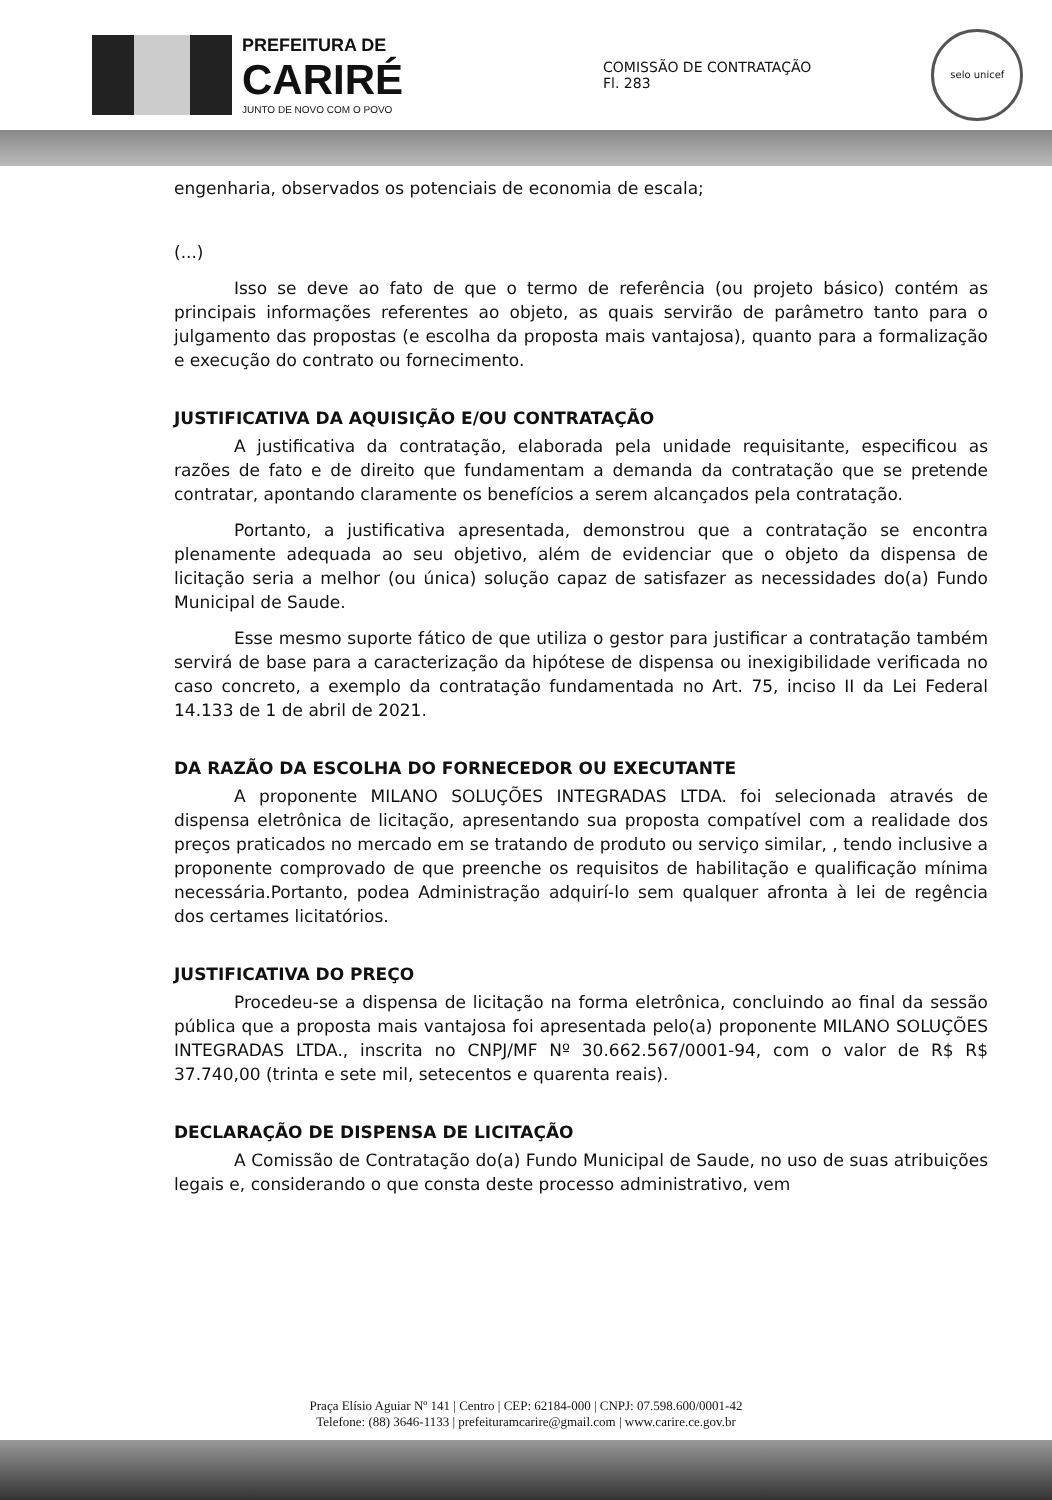PREFEITURA DE
CARIRÉ
JUNTO DE NOVO COM O POVO
COMISSÃO DE CONTRATAÇÃO
Fl. 283
selo unicef
engenharia, observados os potenciais de economia de escala;
(...)
Isso se deve ao fato de que o termo de referência (ou projeto básico) contém as principais informações referentes ao objeto, as quais servirão de parâmetro tanto para o julgamento das propostas (e escolha da proposta mais vantajosa), quanto para a formalização e execução do contrato ou fornecimento.
JUSTIFICATIVA DA AQUISIÇÃO E/OU CONTRATAÇÃO
A justificativa da contratação, elaborada pela unidade requisitante, especificou as razões de fato e de direito que fundamentam a demanda da contratação que se pretende contratar, apontando claramente os benefícios a serem alcançados pela contratação.
Portanto, a justificativa apresentada, demonstrou que a contratação se encontra plenamente adequada ao seu objetivo, além de evidenciar que o objeto da dispensa de licitação seria a melhor (ou única) solução capaz de satisfazer as necessidades do(a) Fundo Municipal de Saude.
Esse mesmo suporte fático de que utiliza o gestor para justificar a contratação também servirá de base para a caracterização da hipótese de dispensa ou inexigibilidade verificada no caso concreto, a exemplo da contratação fundamentada no Art. 75, inciso II da Lei Federal 14.133 de 1 de abril de 2021.
DA RAZÃO DA ESCOLHA DO FORNECEDOR OU EXECUTANTE
A proponente MILANO SOLUÇÕES INTEGRADAS LTDA. foi selecionada através de dispensa eletrônica de licitação, apresentando sua proposta compatível com a realidade dos preços praticados no mercado em se tratando de produto ou serviço similar, , tendo inclusive a proponente comprovado de que preenche os requisitos de habilitação e qualificação mínima necessária.Portanto, podea Administração adquirí-lo sem qualquer afronta à lei de regência dos certames licitatórios.
JUSTIFICATIVA DO PREÇO
Procedeu-se a dispensa de licitação na forma eletrônica, concluindo ao final da sessão pública que a proposta mais vantajosa foi apresentada pelo(a) proponente MILANO SOLUÇÕES INTEGRADAS LTDA., inscrita no CNPJ/MF Nº 30.662.567/0001-94, com o valor de R$ R$ 37.740,00 (trinta e sete mil, setecentos e quarenta reais).
DECLARAÇÃO DE DISPENSA DE LICITAÇÃO
A Comissão de Contratação do(a) Fundo Municipal de Saude, no uso de suas atribuições legais e, considerando o que consta deste processo administrativo, vem
Praça Elísio Aguiar Nº 141 | Centro | CEP: 62184-000 | CNPJ: 07.598.600/0001-42
Telefone: (88) 3646-1133 | prefeituramcarire@gmail.com | www.carire.ce.gov.br